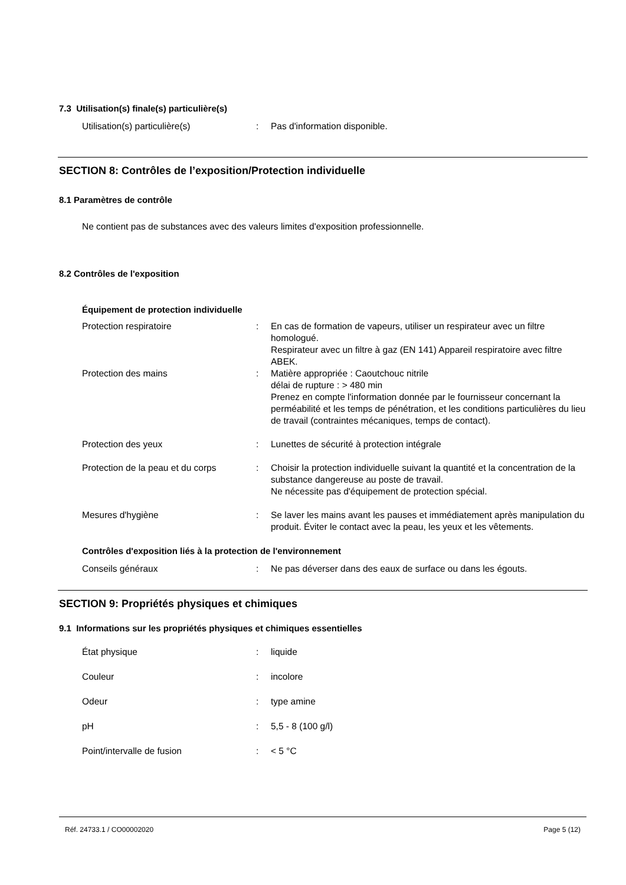7.3 Utilisation(s) finale(s) particulière(s)
Utilisation(s) particulière(s) : Pas d'information disponible.
SECTION 8: Contrôles de l’exposition/Protection individuelle
8.1 Paramètres de contrôle
Ne contient pas de substances avec des valeurs limites d'exposition professionnelle.
8.2 Contrôles de l'exposition
Équipement de protection individuelle
Protection respiratoire : En cas de formation de vapeurs, utiliser un respirateur avec un filtre homologué.
Respirateur avec un filtre à gaz (EN 141) Appareil respiratoire avec filtre ABEK.
Protection des mains : Matière appropriée : Caoutchouc nitrile
délai de rupture : > 480 min
Prenez en compte l'information donnée par le fournisseur concernant la perméabilité et les temps de pénétration, et les conditions particulières du lieu de travail (contraintes mécaniques, temps de contact).
Protection des yeux : Lunettes de sécurité à protection intégrale
Protection de la peau et du corps
: Choisir la protection individuelle suivant la quantité et la concentration de la substance dangereuse au poste de travail.
Ne nécessite pas d'équipement de protection spécial.
Mesures d'hygiène : Se laver les mains avant les pauses et immédiatement après manipulation du produit. Éviter le contact avec la peau, les yeux et les vêtements.
Contrôles d'exposition liés à la protection de l'environnement
Conseils généraux : Ne pas déverser dans des eaux de surface ou dans les égouts.
SECTION 9: Propriétés physiques et chimiques
9.1 Informations sur les propriétés physiques et chimiques essentielles
État physique : liquide
Couleur : incolore
Odeur : type amine
pH : 5,5 - 8 (100 g/l)
Point/intervalle de fusion : < 5 °C
Réf. 24733.1 / CO00002020 Page 5 (12)